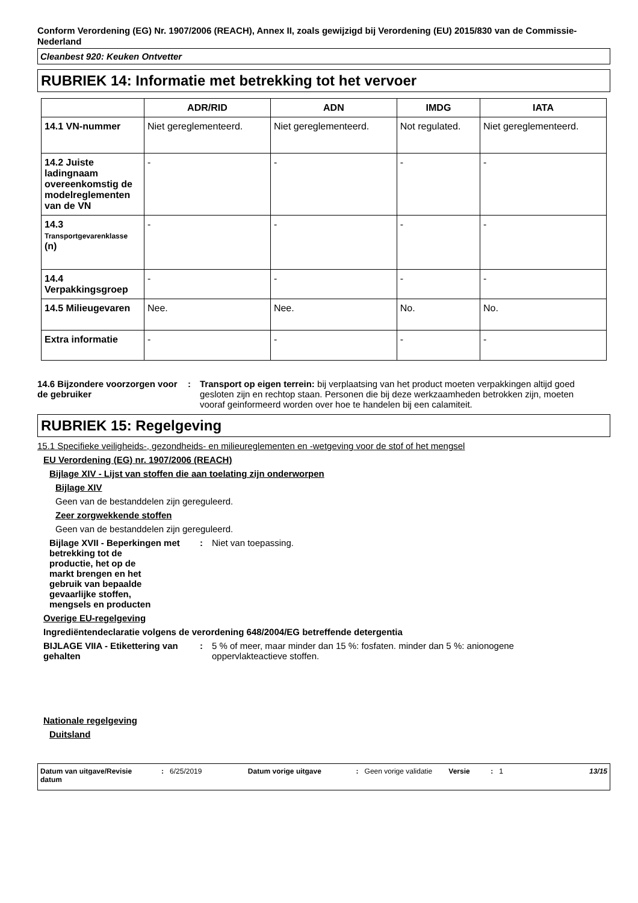Conform Verordening (EG) Nr. 1907/2006 (REACH), Annex II, zoals gewijzigd bij Verordening (EU) 2015/830 van de Commissie- Nederland
Cleanbest 920: Keuken Ontvetter
RUBRIEK 14: Informatie met betrekking tot het vervoer
| | ADR/RID | ADN | IMDG | IATA |
| --- | --- | --- | --- | --- |
| 14.1 VN-nummer | Niet gereglementeerd. | Niet gereglementeerd. | Not regulated. | Niet gereglementeerd. |
| 14.2 Juiste ladingnaam overeenkomstig de modelreglementen van de VN | - | - | - | - |
| 14.3 Transportgevarenklasse (n) | - | - | - | - |
| 14.4 Verpakkingsgroep | - | - | - | - |
| 14.5 Milieugevaren | Nee. | Nee. | No. | No. |
| Extra informatie | - | - | - | - |
14.6 Bijzondere voorzorgen voor de gebruiker
: Transport op eigen terrein: bij verplaatsing van het product moeten verpakkingen altijd goed gesloten zijn en rechtop staan. Personen die bij deze werkzaamheden betrokken zijn, moeten vooraf geinformeerd worden over hoe te handelen bij een calamiteit.
RUBRIEK 15: Regelgeving
15.1 Specifieke veiligheids-, gezondheids- en milieureglementen en -wetgeving voor de stof of het mengsel
EU Verordening (EG) nr. 1907/2006 (REACH)
Bijlage XIV - Lijst van stoffen die aan toelating zijn onderworpen
Bijlage XIV
Geen van de bestanddelen zijn gereguleerd.
Zeer zorgwekkende stoffen
Geen van de bestanddelen zijn gereguleerd.
Bijlage XVII - Beperkingen met
betrekking tot de
productie, het op de
markt brengen en het
gebruik van bepaalde
gevaarlijke stoffen,
mengsels en producten
: Niet van toepassing.
Overige EU-regelgeving
Ingrediëntendeclaratie volgens de verordening 648/2004/EG betreffende detergentia
BIJLAGE VIIA - Etikettering van gehalten
: 5 % of meer, maar minder dan 15 %: fosfaten. minder dan 5 %: anionogene oppervlakteactieve stoffen.
Nationale regelgeving
Duitsland
Datum van uitgave/Revisie datum : 6/25/2019 Datum vorige uitgave : Geen vorige validatie Versie : 1 13/15